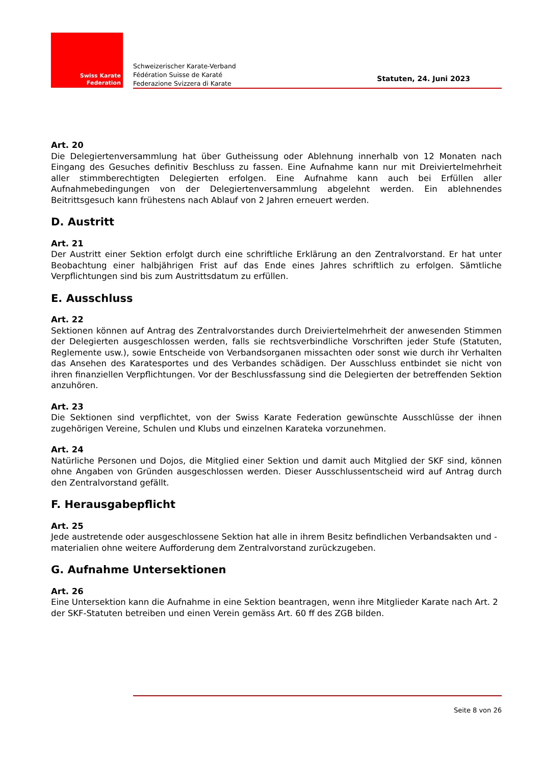Swiss Karate
Federation
Schweizerischer Karate-Verband
Fédération Suisse de Karaté
Federazione Svizzera di Karate
Statuten, 24. Juni 2023
Art. 20
Die Delegiertenversammlung hat über Gutheissung oder Ablehnung innerhalb von 12 Monaten nach Eingang des Gesuches definitiv Beschluss zu fassen. Eine Aufnahme kann nur mit Dreiviertelmehrheit aller stimmberechtigten Delegierten erfolgen. Eine Aufnahme kann auch bei Erfüllen aller Aufnahmebedingungen von der Delegiertenversammlung abgelehnt werden. Ein ablehnendes Beitrittsgesuch kann frühestens nach Ablauf von 2 Jahren erneuert werden.
D. Austritt
Art. 21
Der Austritt einer Sektion erfolgt durch eine schriftliche Erklärung an den Zentralvorstand. Er hat unter Beobachtung einer halbjährigen Frist auf das Ende eines Jahres schriftlich zu erfolgen. Sämtliche Verpflichtungen sind bis zum Austrittsdatum zu erfüllen.
E. Ausschluss
Art. 22
Sektionen können auf Antrag des Zentralvorstandes durch Dreiviertelmehrheit der anwesenden Stimmen der Delegierten ausgeschlossen werden, falls sie rechtsverbindliche Vorschriften jeder Stufe (Statuten, Reglemente usw.), sowie Entscheide von Verbandsorganen missachten oder sonst wie durch ihr Verhalten das Ansehen des Karatesportes und des Verbandes schädigen. Der Ausschluss entbindet sie nicht von ihren finanziellen Verpflichtungen. Vor der Beschlussfassung sind die Delegierten der betreffenden Sektion anzuhören.
Art. 23
Die Sektionen sind verpflichtet, von der Swiss Karate Federation gewünschte Ausschlüsse der ihnen zugehörigen Vereine, Schulen und Klubs und einzelnen Karateka vorzunehmen.
Art. 24
Natürliche Personen und Dojos, die Mitglied einer Sektion und damit auch Mitglied der SKF sind, können ohne Angaben von Gründen ausgeschlossen werden. Dieser Ausschlussentscheid wird auf Antrag durch den Zentralvorstand gefällt.
F. Herausgabepflicht
Art. 25
Jede austretende oder ausgeschlossene Sektion hat alle in ihrem Besitz befindlichen Verbandsakten und -materialien ohne weitere Aufforderung dem Zentralvorstand zurückzugeben.
G. Aufnahme Untersektionen
Art. 26
Eine Untersektion kann die Aufnahme in eine Sektion beantragen, wenn ihre Mitglieder Karate nach Art. 2 der SKF-Statuten betreiben und einen Verein gemäss Art. 60 ff des ZGB bilden.
Seite 8 von 26